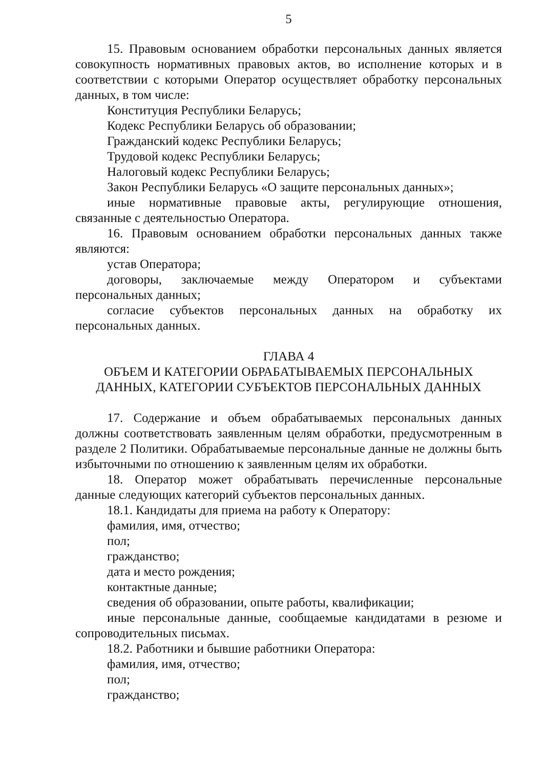5
15. Правовым основанием обработки персональных данных является совокупность нормативных правовых актов, во исполнение которых и в соответствии с которыми Оператор осуществляет обработку персональных данных, в том числе:
Конституция Республики Беларусь;
Кодекс Республики Беларусь об образовании;
Гражданский кодекс Республики Беларусь;
Трудовой кодекс Республики Беларусь;
Налоговый кодекс Республики Беларусь;
Закон Республики Беларусь «О защите персональных данных»;
иные нормативные правовые акты, регулирующие отношения, связанные с деятельностью Оператора.
16. Правовым основанием обработки персональных данных также являются:
устав Оператора;
договоры, заключаемые между Оператором и субъектами персональных данных;
согласие субъектов персональных данных на обработку их персональных данных.
ГЛАВА 4
ОБЪЕМ И КАТЕГОРИИ ОБРАБАТЫВАЕМЫХ ПЕРСОНАЛЬНЫХ ДАННЫХ, КАТЕГОРИИ СУБЪЕКТОВ ПЕРСОНАЛЬНЫХ ДАННЫХ
17. Содержание и объем обрабатываемых персональных данных должны соответствовать заявленным целям обработки, предусмотренным в разделе 2 Политики. Обрабатываемые персональные данные не должны быть избыточными по отношению к заявленным целям их обработки.
18. Оператор может обрабатывать перечисленные персональные данные следующих категорий субъектов персональных данных.
18.1. Кандидаты для приема на работу к Оператору:
фамилия, имя, отчество;
пол;
гражданство;
дата и место рождения;
контактные данные;
сведения об образовании, опыте работы, квалификации;
иные персональные данные, сообщаемые кандидатами в резюме и сопроводительных письмах.
18.2. Работники и бывшие работники Оператора:
фамилия, имя, отчество;
пол;
гражданство;